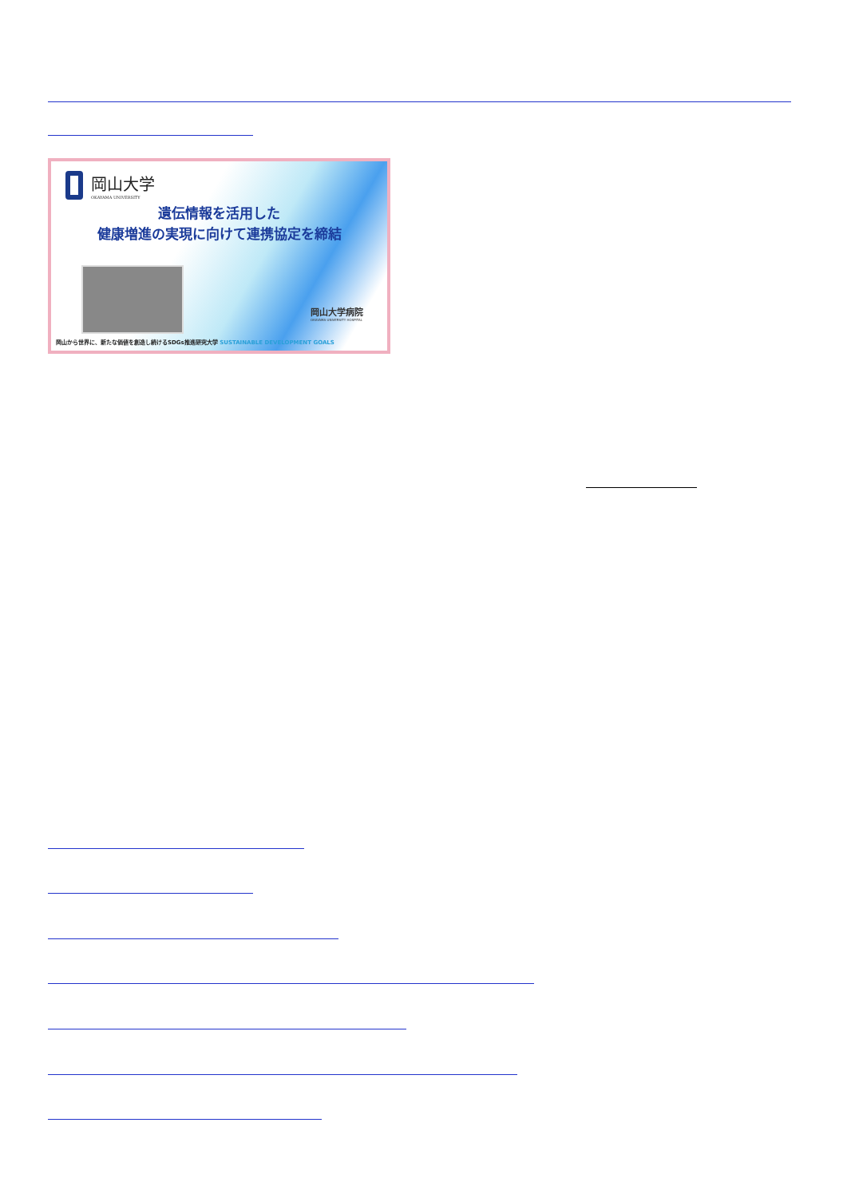岡山大学
OKAYAMA UNIVERSITY
遺伝情報を活用した
健康増進の実現に向けて連携協定を締結
岡山大学病院
OKAYAMA UNIVERSITY HOSPITAL
岡山から世界に、新たな価値を創造し続けるSDGs推進研究大学 SUSTAINABLE DEVELOPMENT GOALS